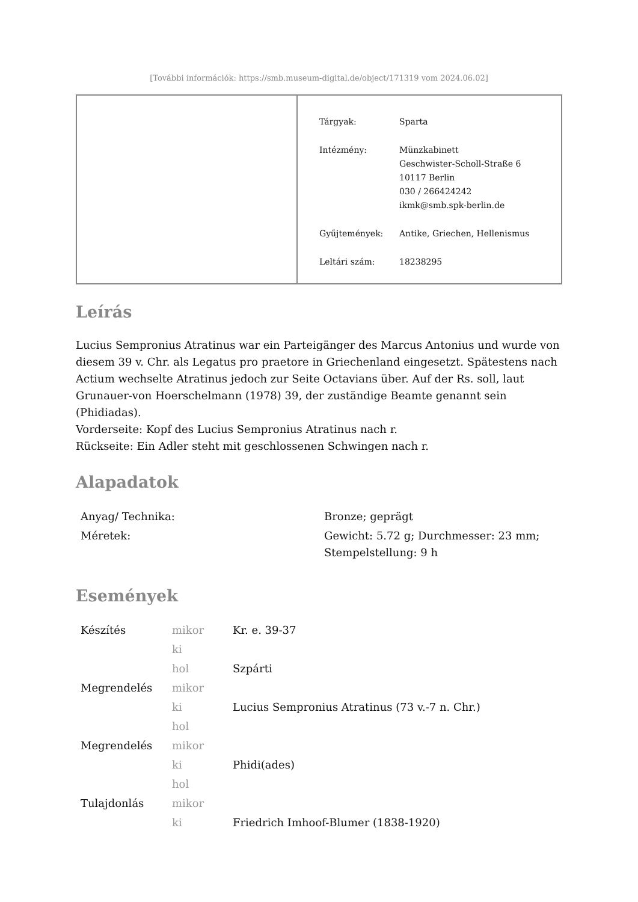[További információk: https://smb.museum-digital.de/object/171319 vom 2024.06.02]
| Tárgyak: | Sparta |
| Intézmény: | Münzkabinett Geschwister-Scholl-Straße 6 10117 Berlin 030 / 266424242 ikmk@smb.spk-berlin.de |
| Gyűjtemények: | Antike, Griechen, Hellenismus |
| Leltári szám: | 18238295 |
Leírás
Lucius Sempronius Atratinus war ein Parteigänger des Marcus Antonius und wurde von diesem 39 v. Chr. als Legatus pro praetore in Griechenland eingesetzt. Spätestens nach Actium wechselte Atratinus jedoch zur Seite Octavians über. Auf der Rs. soll, laut Grunauer-von Hoerschelmann (1978) 39, der zuständige Beamte genannt sein (Phidiadas).
Vorderseite: Kopf des Lucius Sempronius Atratinus nach r.
Rückseite: Ein Adler steht mit geschlossenen Schwingen nach r.
Alapadatok
| Anyag/ Technika: | Bronze; geprägt |
| Méretek: | Gewicht: 5.72 g; Durchmesser: 23 mm; Stempelstellung: 9 h |
Események
| Készítés | mikor | Kr. e. 39-37 |
| | ki | |
| | hol | Szpárti |
| Megrendelés | mikor | |
| | ki | Lucius Sempronius Atratinus (73 v.-7 n. Chr.) |
| | hol | |
| Megrendelés | mikor | |
| | ki | Phidi(ades) |
| | hol | |
| Tulajdonlás | mikor | |
| | ki | Friedrich Imhoof-Blumer (1838-1920) |